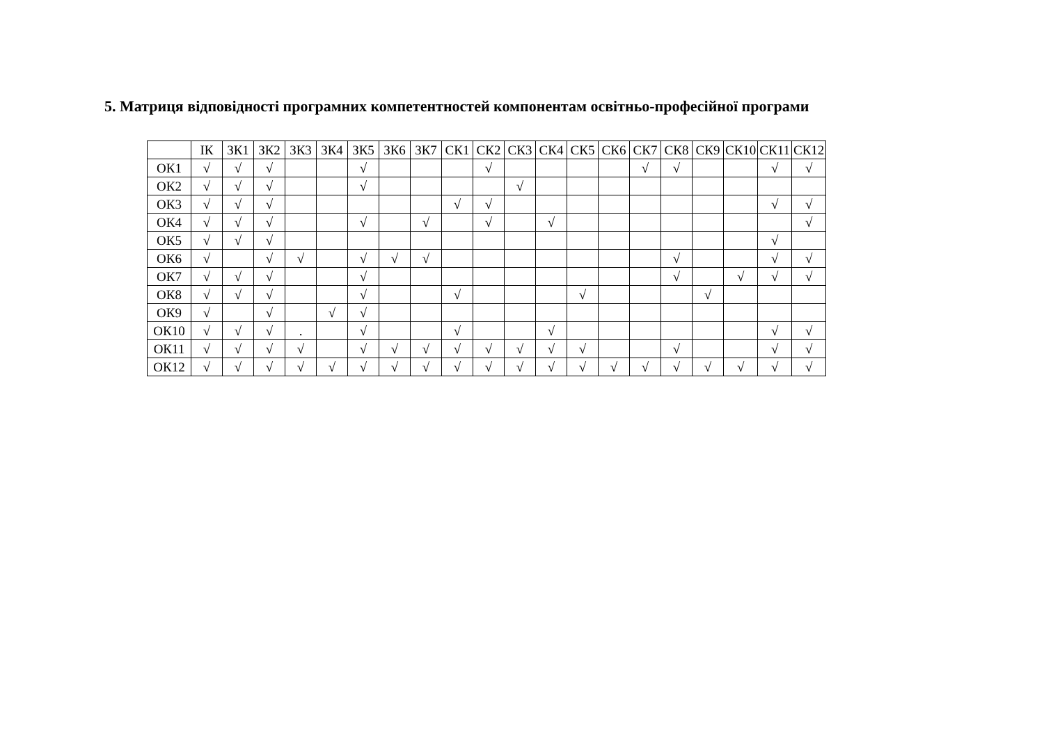5. Матриця відповідності програмних компетентностей компонентам освітньо-професійної програми
| | ІК | ЗК1 | ЗК2 | ЗК3 | ЗК4 | ЗК5 | ЗК6 | ЗК7 | СК1 | СК2 | СК3 | СК4 | СК5 | СК6 | СК7 | СК8 | СК9 | СК10 | СК11 | СК12 |
| --- | --- | --- | --- | --- | --- | --- | --- | --- | --- | --- | --- | --- | --- | --- | --- | --- | --- | --- | --- | --- |
| ОК1 | √ | √ | √ | | | √ | | | | √ | | | | | √ | √ | | | √ | √ |
| ОК2 | √ | √ | √ | | | √ | | | | | √ | | | | | | | | | |
| ОК3 | √ | √ | √ | | | | | | √ | √ | | | | | | | | | √ | √ |
| ОК4 | √ | √ | √ | | | √ | | √ | | √ | | √ | | | | | | | | √ |
| ОК5 | √ | √ | √ | | | | | | | | | | | | | | | | √ | |
| ОК6 | √ | | √ | √ | | √ | √ | √ | | | | | | | | √ | | | √ | √ |
| ОК7 | √ | √ | √ | | | √ | | | | | | | | | | √ | | √ | √ | √ |
| ОК8 | √ | √ | √ | | | √ | | | √ | | | | √ | | | | √ | | | |
| ОК9 | √ | | √ | | √ | √ | | | | | | | | | | | | | | |
| ОК10 | √ | √ | √ | . | | √ | | | √ | | | √ | | | | | | | √ | √ |
| ОК11 | √ | √ | √ | √ | | √ | √ | √ | √ | √ | √ | √ | √ | | | √ | | | √ | √ |
| ОК12 | √ | √ | √ | √ | √ | √ | √ | √ | √ | √ | √ | √ | √ | √ | √ | √ | √ | √ | √ | √ |